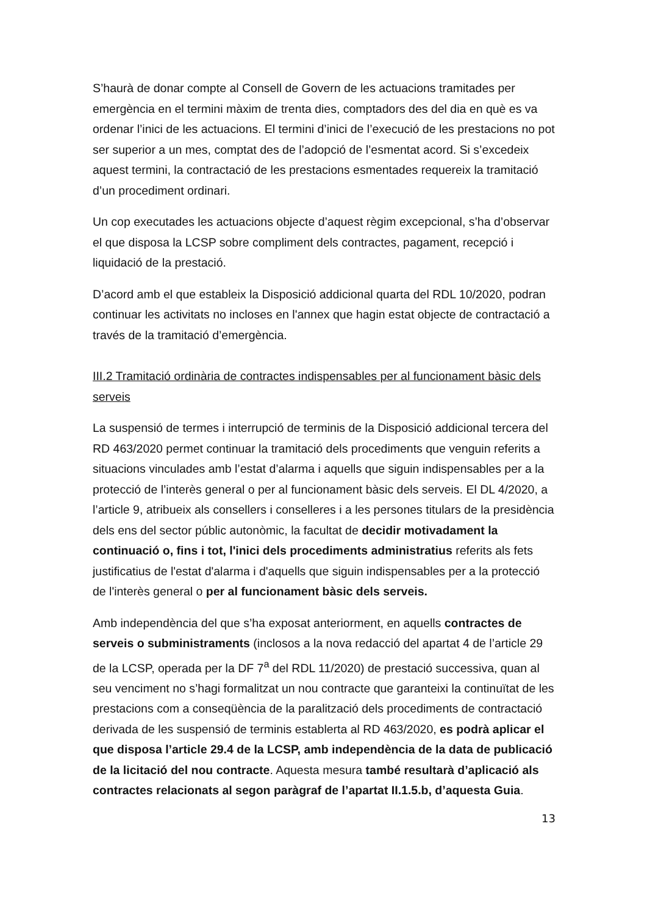S’haurà de donar compte al Consell de Govern de les actuacions tramitades per emergència en el termini màxim de trenta dies, comptadors des del dia en què es va ordenar l’inici de les actuacions. El termini d’inici de l’execució de les prestacions no pot ser superior a un mes, comptat des de l’adopció de l’esmentat acord. Si s’excedeix aquest termini, la contractació de les prestacions esmentades requereix la tramitació d’un procediment ordinari.
Un cop executades les actuacions objecte d’aquest règim excepcional, s’ha d’observar el que disposa la LCSP sobre compliment dels contractes, pagament, recepció i liquidació de la prestació.
D’acord amb el que estableix la Disposició addicional quarta del RDL 10/2020, podran continuar les activitats no incloses en l'annex que hagin estat objecte de contractació a través de la tramitació d’emergència.
III.2 Tramitació ordinària de contractes indispensables per al funcionament bàsic dels serveis
La suspensió de termes i interrupció de terminis de la Disposició addicional tercera del RD 463/2020 permet continuar la tramitació dels procediments que venguin referits a situacions vinculades amb l’estat d’alarma i aquells que siguin indispensables per a la protecció de l’interès general o per al funcionament bàsic dels serveis. El DL 4/2020, a l’article 9, atribueix als consellers i conselleres i a les persones titulars de la presidència dels ens del sector públic autonòmic, la facultat de decidir motivadament la continuació o, fins i tot, l'inici dels procediments administratius referits als fets justificatius de l'estat d'alarma i d'aquells que siguin indispensables per a la protecció de l'interès general o per al funcionament bàsic dels serveis.
Amb independència del que s’ha exposat anteriorment, en aquells contractes de serveis o subministraments (inclosos a la nova redacció del apartat 4 de l’article 29 de la LCSP, operada per la DF 7<sup>a</sup> del RDL 11/2020) de prestació successiva, quan al seu venciment no s’hagi formalitzat un nou contracte que garanteixi la continuïtat de les prestacions com a conseqüència de la paralització dels procediments de contractació derivada de les suspensió de terminis establerta al RD 463/2020, es podrà aplicar el que disposa l’article 29.4 de la LCSP, amb independència de la data de publicació de la licitació del nou contracte. Aquesta mesura també resultarà d’aplicació als contractes relacionats al segon paràgraf de l’apartat II.1.5.b, d’aquesta Guia.
13